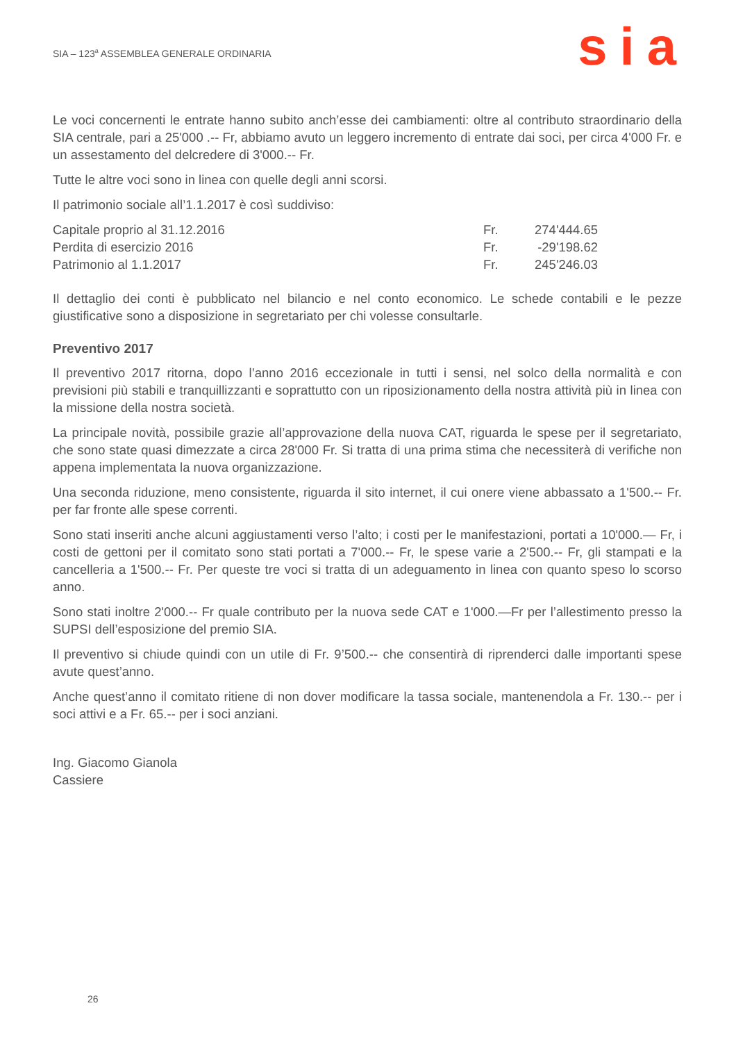SIA – 123<sup>a</sup> ASSEMBLEA GENERALE ORDINARIA
sia
Le voci concernenti le entrate hanno subito anch’esse dei cambiamenti: oltre al contributo straordinario della SIA centrale, pari a 25'000 .-- Fr, abbiamo avuto un leggero incremento di entrate dai soci, per circa 4'000 Fr. e un assestamento del delcredere di 3'000.-- Fr.
Tutte le altre voci sono in linea con quelle degli anni scorsi.
Il patrimonio sociale all’1.1.2017 è così suddiviso:
| Capitale proprio al 31.12.2016 | Fr. | 274'444.65 |
| Perdita di esercizio 2016 | Fr. | -29'198.62 |
| Patrimonio al 1.1.2017 | Fr. | 245'246.03 |
Il dettaglio dei conti è pubblicato nel bilancio e nel conto economico. Le schede contabili e le pezze giustificative sono a disposizione in segretariato per chi volesse consultarle.
Preventivo 2017
Il preventivo 2017 ritorna, dopo l’anno 2016 eccezionale in tutti i sensi, nel solco della normalità e con previsioni più stabili e tranquillizzanti e soprattutto con un riposizionamento della nostra attività più in linea con la missione della nostra società.
La principale novità, possibile grazie all’approvazione della nuova CAT, riguarda le spese per il segretariato, che sono state quasi dimezzate a circa 28'000 Fr. Si tratta di una prima stima che necessiterà di verifiche non appena implementata la nuova organizzazione.
Una seconda riduzione, meno consistente, riguarda il sito internet, il cui onere viene abbassato a 1'500.-- Fr. per far fronte alle spese correnti.
Sono stati inseriti anche alcuni aggiustamenti verso l’alto; i costi per le manifestazioni, portati a 10'000.— Fr, i costi de gettoni per il comitato sono stati portati a 7'000.-- Fr, le spese varie a 2'500.-- Fr, gli stampati e la cancelleria a 1'500.-- Fr. Per queste tre voci si tratta di un adeguamento in linea con quanto speso lo scorso anno.
Sono stati inoltre 2'000.-- Fr quale contributo per la nuova sede CAT e 1'000.—Fr per l’allestimento presso la SUPSI dell’esposizione del premio SIA.
Il preventivo si chiude quindi con un utile di Fr. 9’500.-- che consentirà di riprenderci dalle importanti spese avute quest’anno.
Anche quest’anno il comitato ritiene di non dover modificare la tassa sociale, mantenendola a Fr. 130.-- per i soci attivi e a Fr. 65.-- per i soci anziani.
Ing. Giacomo Gianola
Cassiere
26